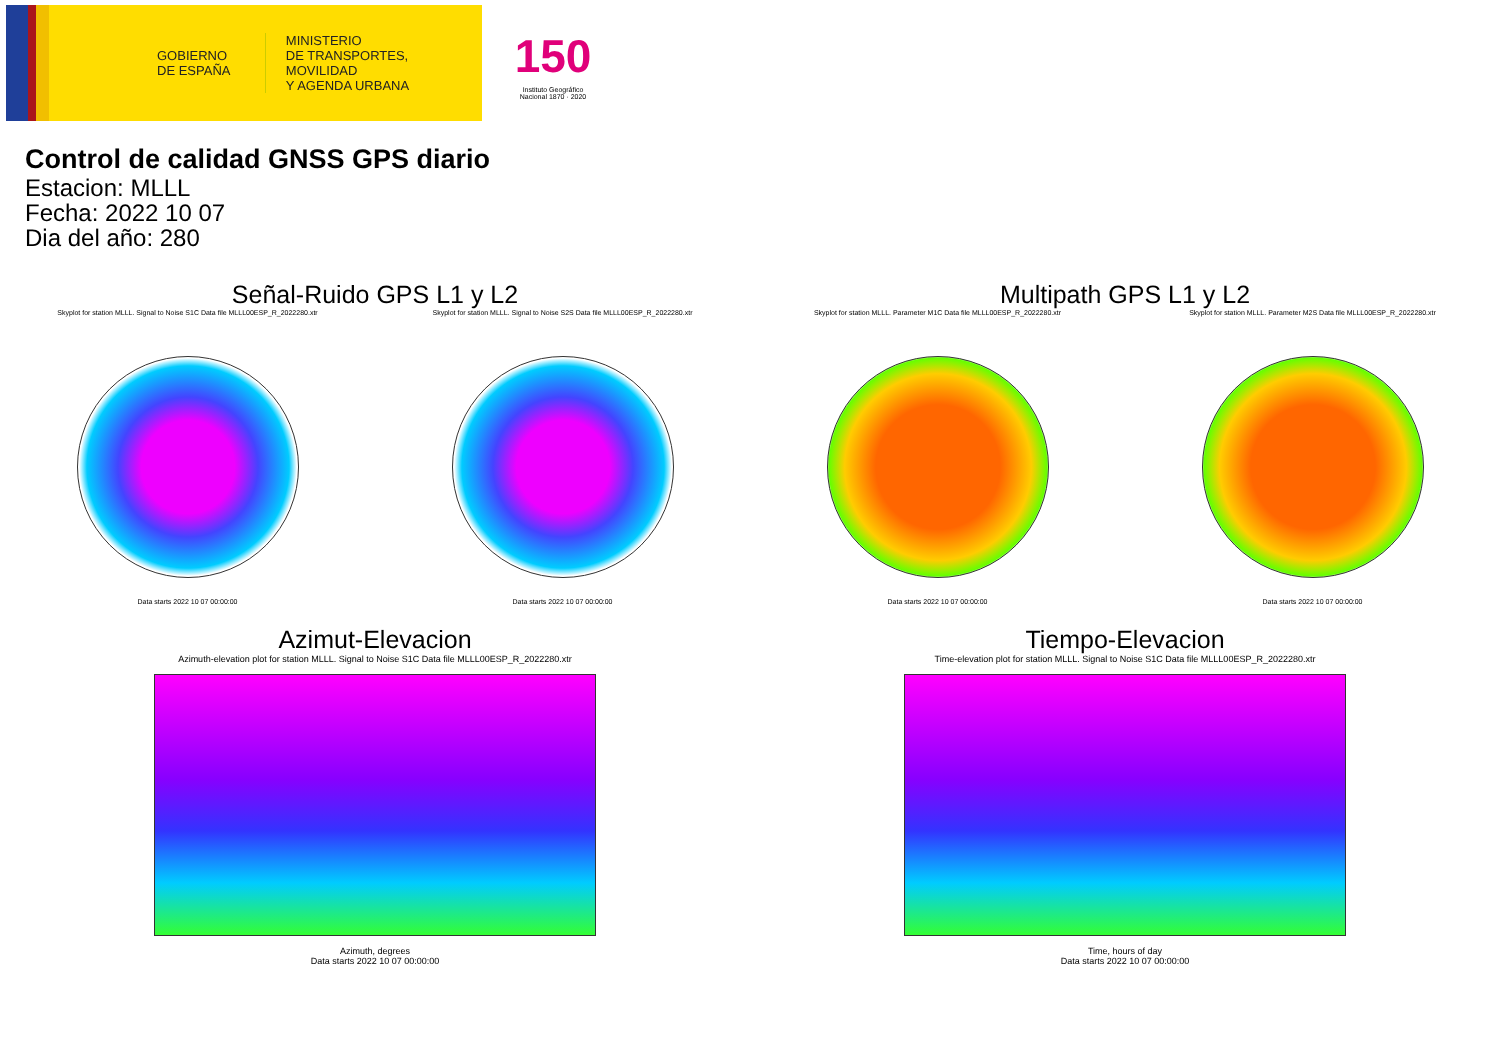GOBIERNO
DE ESPAÑA
MINISTERIO
DE TRANSPORTES, MOVILIDAD
Y AGENDA URBANA
150
Instituto Geográfico
Nacional 1870 · 2020
Control de calidad GNSS GPS diario
Estacion: MLLL
Fecha: 2022 10 07
Dia del año: 280
Señal-Ruido GPS L1 y L2
Skyplot for station MLLL. Signal to Noise S1C Data file MLLL00ESP_R_2022280.xtr
Data starts 2022 10 07 00:00:00
Skyplot for station MLLL. Signal to Noise S2S Data file MLLL00ESP_R_2022280.xtr
Data starts 2022 10 07 00:00:00
Multipath GPS L1 y L2
Skyplot for station MLLL. Parameter M1C Data file MLLL00ESP_R_2022280.xtr
Data starts 2022 10 07 00:00:00
Skyplot for station MLLL. Parameter M2S Data file MLLL00ESP_R_2022280.xtr
Data starts 2022 10 07 00:00:00
Azimut-Elevacion
Azimuth-elevation plot for station MLLL. Signal to Noise S1C Data file MLLL00ESP_R_2022280.xtr
Azimuth, degrees
Data starts 2022 10 07 00:00:00
Tiempo-Elevacion
Time-elevation plot for station MLLL. Signal to Noise S1C Data file MLLL00ESP_R_2022280.xtr
Time, hours of day
Data starts 2022 10 07 00:00:00